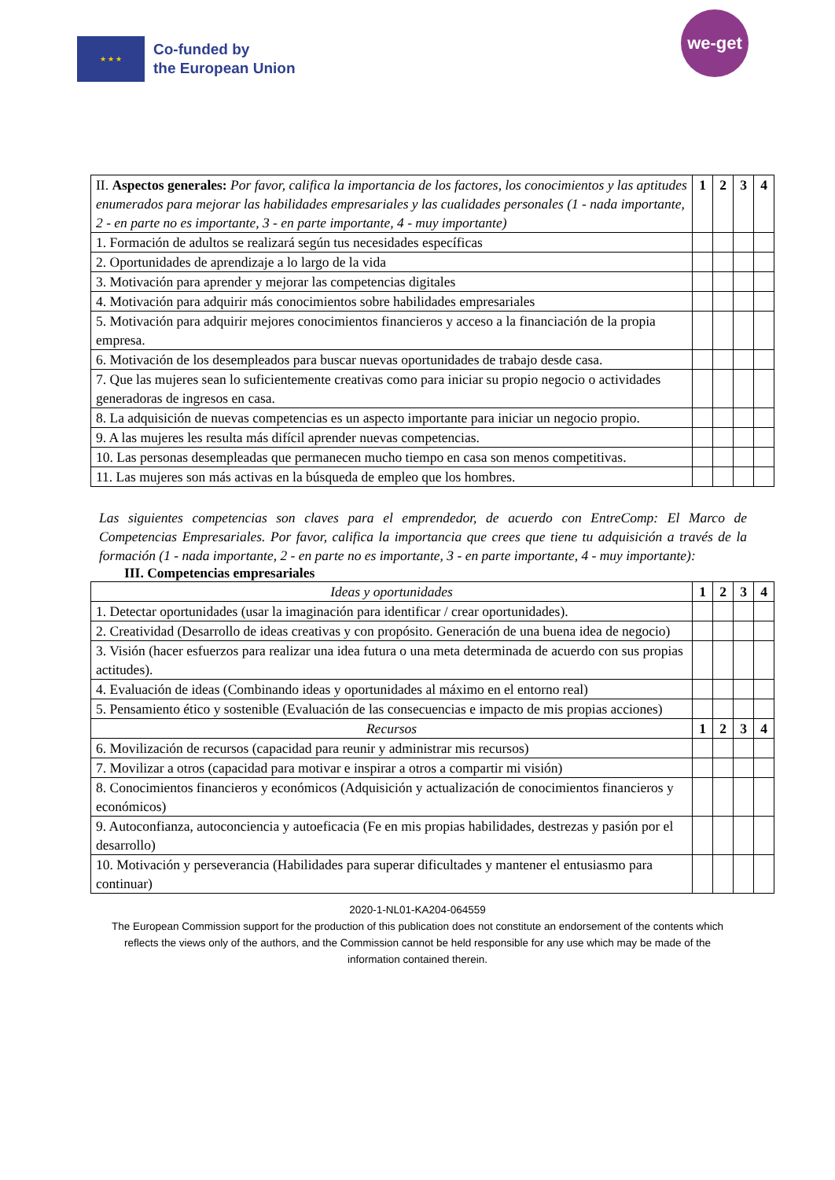★ ★ ★
Co-funded by
the European Union
we-get
| II. Aspectos generales: Por favor, califica la importancia de los factores, los conocimientos y las aptitudes enumerados para mejorar las habilidades empresariales y las cualidades personales (1 - nada importante, 2 - en parte no es importante, 3 - en parte importante, 4 - muy importante) | 1 | 2 | 3 | 4 |
| 1. Formación de adultos se realizará según tus necesidades específicas | | | | |
| 2. Oportunidades de aprendizaje a lo largo de la vida | | | | |
| 3. Motivación para aprender y mejorar las competencias digitales | | | | |
| 4. Motivación para adquirir más conocimientos sobre habilidades empresariales | | | | |
| 5. Motivación para adquirir mejores conocimientos financieros y acceso a la financiación de la propia empresa. | | | | |
| 6. Motivación de los desempleados para buscar nuevas oportunidades de trabajo desde casa. | | | | |
| 7. Que las mujeres sean lo suficientemente creativas como para iniciar su propio negocio o actividades generadoras de ingresos en casa. | | | | |
| 8. La adquisición de nuevas competencias es un aspecto importante para iniciar un negocio propio. | | | | |
| 9. A las mujeres les resulta más difícil aprender nuevas competencias. | | | | |
| 10. Las personas desempleadas que permanecen mucho tiempo en casa son menos competitivas. | | | | |
| 11. Las mujeres son más activas en la búsqueda de empleo que los hombres. | | | | |
Las siguientes competencias son claves para el emprendedor, de acuerdo con EntreComp: El Marco de Competencias Empresariales. Por favor, califica la importancia que crees que tiene tu adquisición a través de la formación (1 - nada importante, 2 - en parte no es importante, 3 - en parte importante, 4 - muy importante):
III. Competencias empresariales
| Ideas y oportunidades | 1 | 2 | 3 | 4 |
| 1. Detectar oportunidades (usar la imaginación para identificar / crear oportunidades). | | | | |
| 2. Creatividad (Desarrollo de ideas creativas y con propósito. Generación de una buena idea de negocio) | | | | |
| 3. Visión (hacer esfuerzos para realizar una idea futura o una meta determinada de acuerdo con sus propias actitudes). | | | | |
| 4. Evaluación de ideas (Combinando ideas y oportunidades al máximo en el entorno real) | | | | |
| 5. Pensamiento ético y sostenible (Evaluación de las consecuencias e impacto de mis propias acciones) | | | | |
| Recursos | 1 | 2 | 3 | 4 |
| 6. Movilización de recursos (capacidad para reunir y administrar mis recursos) | | | | |
| 7. Movilizar a otros (capacidad para motivar e inspirar a otros a compartir mi visión) | | | | |
| 8. Conocimientos financieros y económicos (Adquisición y actualización de conocimientos financieros y económicos) | | | | |
| 9. Autoconfianza, autoconciencia y autoeficacia (Fe en mis propias habilidades, destrezas y pasión por el desarrollo) | | | | |
| 10. Motivación y perseverancia (Habilidades para superar dificultades y mantener el entusiasmo para continuar) | | | | |
2020-1-NL01-KA204-064559
The European Commission support for the production of this publication does not constitute an endorsement of the contents which reflects the views only of the authors, and the Commission cannot be held responsible for any use which may be made of the information contained therein.